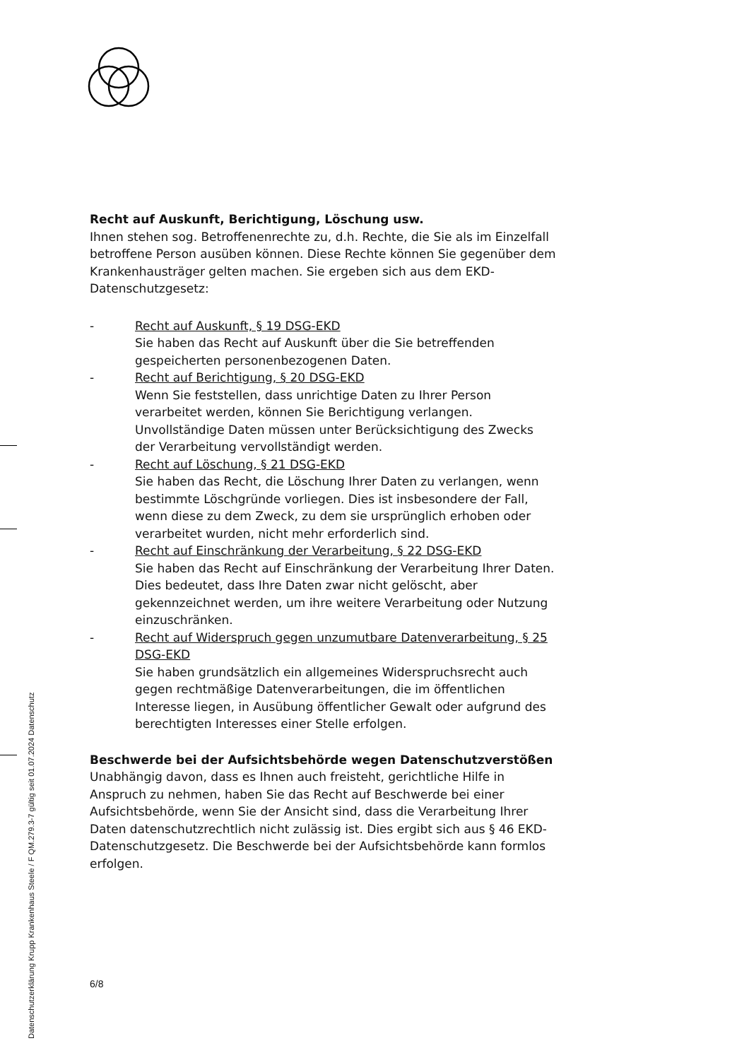Recht auf Auskunft, Berichtigung, Löschung usw.
Ihnen stehen sog. Betroffenenrechte zu, d.h. Rechte, die Sie als im Einzelfall betroffene Person ausüben können. Diese Rechte können Sie gegenüber dem Krankenhausträger gelten machen. Sie ergeben sich aus dem EKD-Datenschutzgesetz:
- Recht auf Auskunft, § 19 DSG-EKD
Sie haben das Recht auf Auskunft über die Sie betreffenden gespeicherten personenbezogenen Daten.
- Recht auf Berichtigung, § 20 DSG-EKD
Wenn Sie feststellen, dass unrichtige Daten zu Ihrer Person verarbeitet werden, können Sie Berichtigung verlangen. Unvollständige Daten müssen unter Berücksichtigung des Zwecks der Verarbeitung vervollständigt werden.
- Recht auf Löschung, § 21 DSG-EKD
Sie haben das Recht, die Löschung Ihrer Daten zu verlangen, wenn bestimmte Löschgründe vorliegen. Dies ist insbesondere der Fall, wenn diese zu dem Zweck, zu dem sie ursprünglich erhoben oder verarbeitet wurden, nicht mehr erforderlich sind.
- Recht auf Einschränkung der Verarbeitung, § 22 DSG-EKD
Sie haben das Recht auf Einschränkung der Verarbeitung Ihrer Daten. Dies bedeutet, dass Ihre Daten zwar nicht gelöscht, aber gekennzeichnet werden, um ihre weitere Verarbeitung oder Nutzung einzuschränken.
- Recht auf Widerspruch gegen unzumutbare Datenverarbeitung, § 25 DSG-EKD
Sie haben grundsätzlich ein allgemeines Widerspruchsrecht auch gegen rechtmäßige Datenverarbeitungen, die im öffentlichen Interesse liegen, in Ausübung öffentlicher Gewalt oder aufgrund des berechtigten Interesses einer Stelle erfolgen.
Beschwerde bei der Aufsichtsbehörde wegen Datenschutzverstößen
Unabhängig davon, dass es Ihnen auch freisteht, gerichtliche Hilfe in Anspruch zu nehmen, haben Sie das Recht auf Beschwerde bei einer Aufsichtsbehörde, wenn Sie der Ansicht sind, dass die Verarbeitung Ihrer Daten datenschutzrechtlich nicht zulässig ist. Dies ergibt sich aus § 46 EKD-Datenschutzgesetz. Die Beschwerde bei der Aufsichtsbehörde kann formlos erfolgen.
6/8
Datenschutzerklärung Krupp Krankenhaus Steele / F QM.279.3-7 gültig seit 01.07.2024 Datenschutz